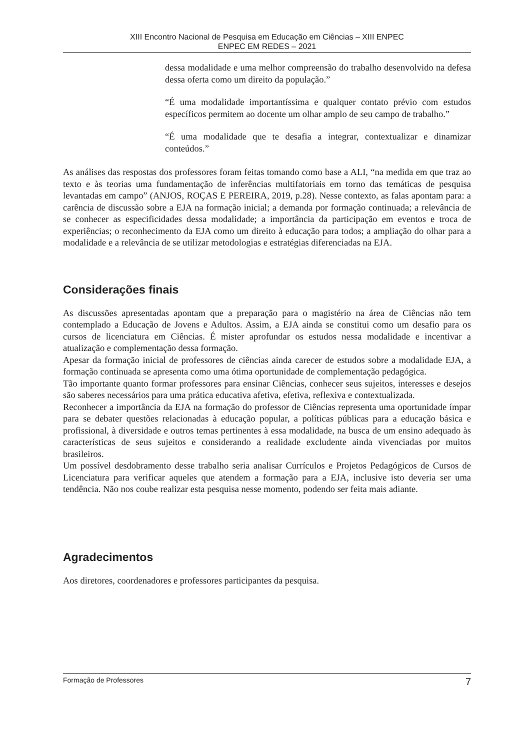XIII Encontro Nacional de Pesquisa em Educação em Ciências – XIII ENPEC
ENPEC EM REDES – 2021
dessa modalidade e uma melhor compreensão do trabalho desenvolvido na defesa dessa oferta como um direito da população.”
“É uma modalidade importantíssima e qualquer contato prévio com estudos específicos permitem ao docente um olhar amplo de seu campo de trabalho.”
“É uma modalidade que te desafia a integrar, contextualizar e dinamizar conteúdos.”
As análises das respostas dos professores foram feitas tomando como base a ALI, “na medida em que traz ao texto e às teorias uma fundamentação de inferências multifatoriais em torno das temáticas de pesquisa levantadas em campo” (ANJOS, ROÇAS E PEREIRA, 2019, p.28). Nesse contexto, as falas apontam para: a carência de discussão sobre a EJA na formação inicial; a demanda por formação continuada; a relevância de se conhecer as especificidades dessa modalidade; a importância da participação em eventos e troca de experiências; o reconhecimento da EJA como um direito à educação para todos; a ampliação do olhar para a modalidade e a relevância de se utilizar metodologias e estratégias diferenciadas na EJA.
Considerações finais
As discussões apresentadas apontam que a preparação para o magistério na área de Ciências não tem contemplado a Educação de Jovens e Adultos. Assim, a EJA ainda se constitui como um desafio para os cursos de licenciatura em Ciências. É mister aprofundar os estudos nessa modalidade e incentivar a atualização e complementação dessa formação.
Apesar da formação inicial de professores de ciências ainda carecer de estudos sobre a modalidade EJA, a formação continuada se apresenta como uma ótima oportunidade de complementação pedagógica.
Tão importante quanto formar professores para ensinar Ciências, conhecer seus sujeitos, interesses e desejos são saberes necessários para uma prática educativa afetiva, efetiva, reflexiva e contextualizada.
Reconhecer a importância da EJA na formação do professor de Ciências representa uma oportunidade ímpar para se debater questões relacionadas à educação popular, a políticas públicas para a educação básica e profissional, à diversidade e outros temas pertinentes à essa modalidade, na busca de um ensino adequado às características de seus sujeitos e considerando a realidade excludente ainda vivenciadas por muitos brasileiros.
Um possível desdobramento desse trabalho seria analisar Currículos e Projetos Pedagógicos de Cursos de Licenciatura para verificar aqueles que atendem a formação para a EJA, inclusive isto deveria ser uma tendência. Não nos coube realizar esta pesquisa nesse momento, podendo ser feita mais adiante.
Agradecimentos
Aos diretores, coordenadores e professores participantes da pesquisa.
Formação de Professores 7